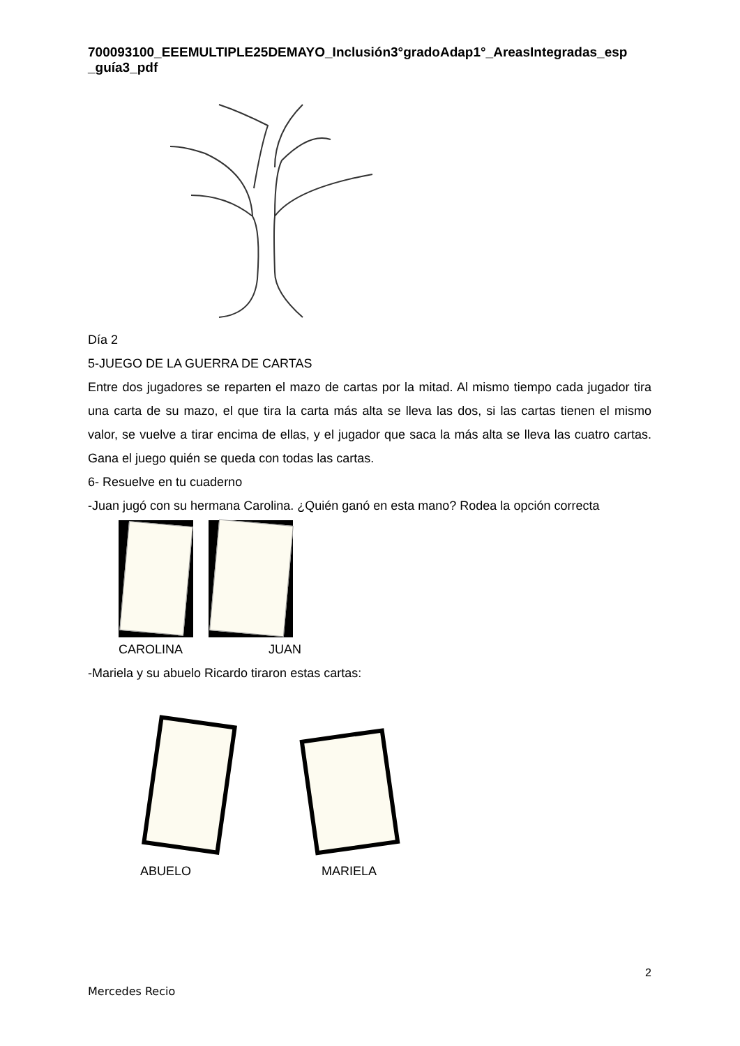700093100_EEEMULTIPLE25DEMAYO_Inclusión3°gradoAdap1°_AreasIntegradas_esp _guía3_pdf
Día 2
5-JUEGO DE LA GUERRA DE CARTAS
Entre dos jugadores se reparten el mazo de cartas por la mitad. Al mismo tiempo cada jugador tira una carta de su mazo, el que tira la carta más alta se lleva las dos, si las cartas tienen el mismo valor, se vuelve a tirar encima de ellas, y el jugador que saca la más alta se lleva las cuatro cartas. Gana el juego quién se queda con todas las cartas.
6- Resuelve en tu cuaderno
-Juan jugó con su hermana Carolina. ¿Quién ganó en esta mano? Rodea la opción correcta
CAROLINA JUAN
-Mariela y su abuelo Ricardo tiraron estas cartas:
ABUELO MARIELA
2
Mercedes Recio